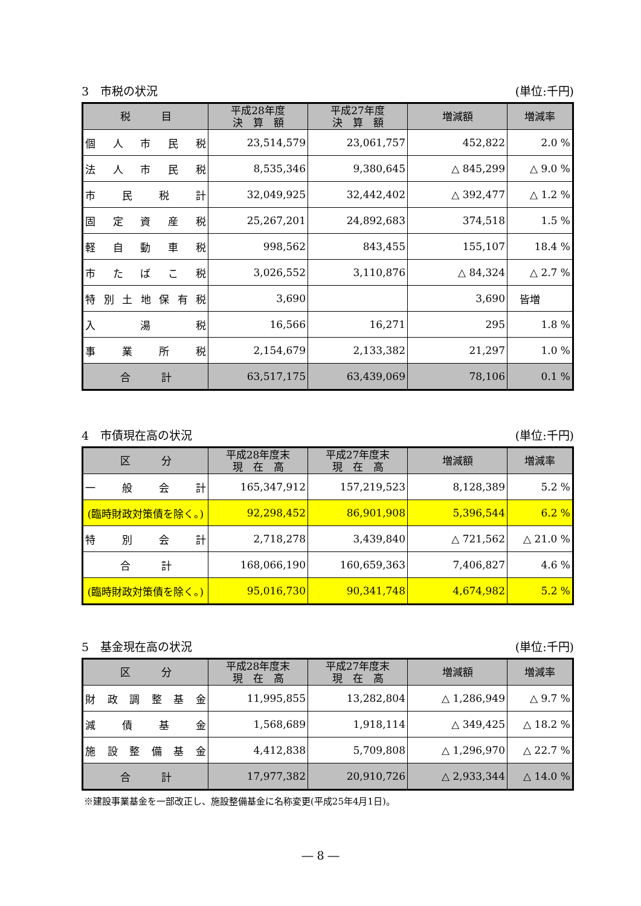3　市税の状況 (単位:千円)
| 税 目 | 平成28年度 決 算 額 | 平成27年度 決 算 額 | 増減額 | 増減率 |
| --- | --- | --- | --- | --- |
| 個 人 市 民 税 | 23,514,579 | 23,061,757 | 452,822 | 2.0 % |
| 法 人 市 民 税 | 8,535,346 | 9,380,645 | △ 845,299 | △ 9.0 % |
| 市 民 税 計 | 32,049,925 | 32,442,402 | △ 392,477 | △ 1.2 % |
| 固 定 資 産 税 | 25,267,201 | 24,892,683 | 374,518 | 1.5 % |
| 軽 自 動 車 税 | 998,562 | 843,455 | 155,107 | 18.4 % |
| 市 た ば こ 税 | 3,026,552 | 3,110,876 | △ 84,324 | △ 2.7 % |
| 特別土地保有税 | 3,690 | | 3,690 | 皆増 |
| 入 湯 税 | 16,566 | 16,271 | 295 | 1.8 % |
| 事 業 所 税 | 2,154,679 | 2,133,382 | 21,297 | 1.0 % |
| 合 計 | 63,517,175 | 63,439,069 | 78,106 | 0.1 % |
4　市債現在高の状況 (単位:千円)
| 区 分 | 平成28年度末 現 在 高 | 平成27年度末 現 在 高 | 増減額 | 増減率 |
| --- | --- | --- | --- | --- |
| 一 般 会 計 | 165,347,912 | 157,219,523 | 8,128,389 | 5.2 % |
| (臨時財政対策債を除く。) | 92,298,452 | 86,901,908 | 5,396,544 | 6.2 % |
| 特 別 会 計 | 2,718,278 | 3,439,840 | △ 721,562 | △ 21.0 % |
| 合 計 | 168,066,190 | 160,659,363 | 7,406,827 | 4.6 % |
| (臨時財政対策債を除く。) | 95,016,730 | 90,341,748 | 4,674,982 | 5.2 % |
5　基金現在高の状況 (単位:千円)
| 区 分 | 平成28年度末 現 在 高 | 平成27年度末 現 在 高 | 増減額 | 増減率 |
| --- | --- | --- | --- | --- |
| 財政調整基金 | 11,995,855 | 13,282,804 | △ 1,286,949 | △ 9.7 % |
| 減 債 基 金 | 1,568,689 | 1,918,114 | △ 349,425 | △ 18.2 % |
| 施設整備基金 | 4,412,838 | 5,709,808 | △ 1,296,970 | △ 22.7 % |
| 合 計 | 17,977,382 | 20,910,726 | △ 2,933,344 | △ 14.0 % |
※建設事業基金を一部改正し、施設整備基金に名称変更(平成25年4月1日)。
― 8 ―